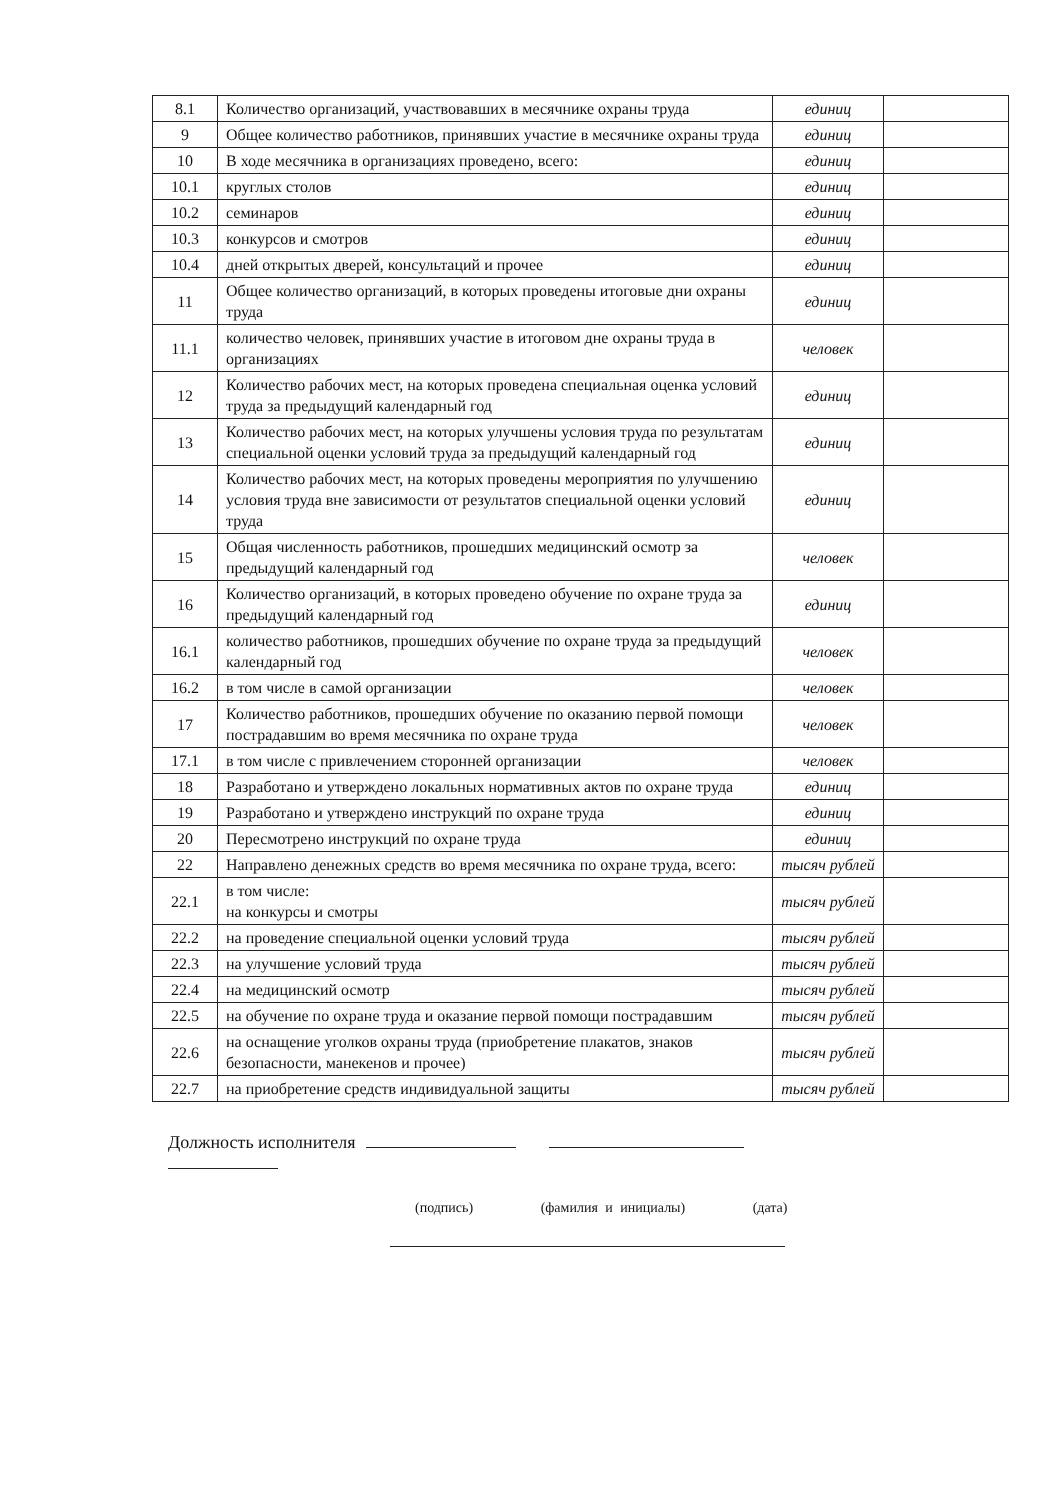| 8.1 | Количество организаций, участвовавших в месячнике охраны труда | единиц | |
| 9 | Общее количество работников, принявших участие в месячнике охраны труда | единиц | |
| 10 | В ходе месячника в организациях проведено, всего: | единиц | |
| 10.1 | круглых столов | единиц | |
| 10.2 | семинаров | единиц | |
| 10.3 | конкурсов и смотров | единиц | |
| 10.4 | дней открытых дверей, консультаций и прочее | единиц | |
| 11 | Общее количество организаций, в которых проведены итоговые дни охраны труда | единиц | |
| 11.1 | количество человек, принявших участие в итоговом дне охраны труда в организациях | человек | |
| 12 | Количество рабочих мест, на которых проведена специальная оценка условий труда за предыдущий календарный год | единиц | |
| 13 | Количество рабочих мест, на которых улучшены условия труда по результатам специальной оценки условий труда за предыдущий календарный год | единиц | |
| 14 | Количество рабочих мест, на которых проведены мероприятия по улучшению условия труда вне зависимости от результатов специальной оценки условий труда | единиц | |
| 15 | Общая численность работников, прошедших медицинский осмотр за предыдущий календарный год | человек | |
| 16 | Количество организаций, в которых проведено обучение по охране труда за предыдущий календарный год | единиц | |
| 16.1 | количество работников, прошедших обучение по охране труда за предыдущий календарный год | человек | |
| 16.2 | в том числе в самой организации | человек | |
| 17 | Количество работников, прошедших обучение по оказанию первой помощи пострадавшим во время месячника по охране труда | человек | |
| 17.1 | в том числе с привлечением сторонней организации | человек | |
| 18 | Разработано и утверждено локальных нормативных актов по охране труда | единиц | |
| 19 | Разработано и утверждено инструкций по охране труда | единиц | |
| 20 | Пересмотрено инструкций по охране труда | единиц | |
| 22 | Направлено денежных средств во время месячника по охране труда, всего: | тысяч рублей | |
| 22.1 | в том числе: на конкурсы и смотры | тысяч рублей | |
| 22.2 | на проведение специальной оценки условий труда | тысяч рублей | |
| 22.3 | на улучшение условий труда | тысяч рублей | |
| 22.4 | на медицинский осмотр | тысяч рублей | |
| 22.5 | на обучение по охране труда и оказание первой помощи пострадавшим | тысяч рублей | |
| 22.6 | на оснащение уголков охраны труда (приобретение плакатов, знаков безопасности, манекенов и прочее) | тысяч рублей | |
| 22.7 | на приобретение средств индивидуальной защиты | тысяч рублей | |
Должность исполнителя
(подпись) (фамилия и инициалы) (дата)